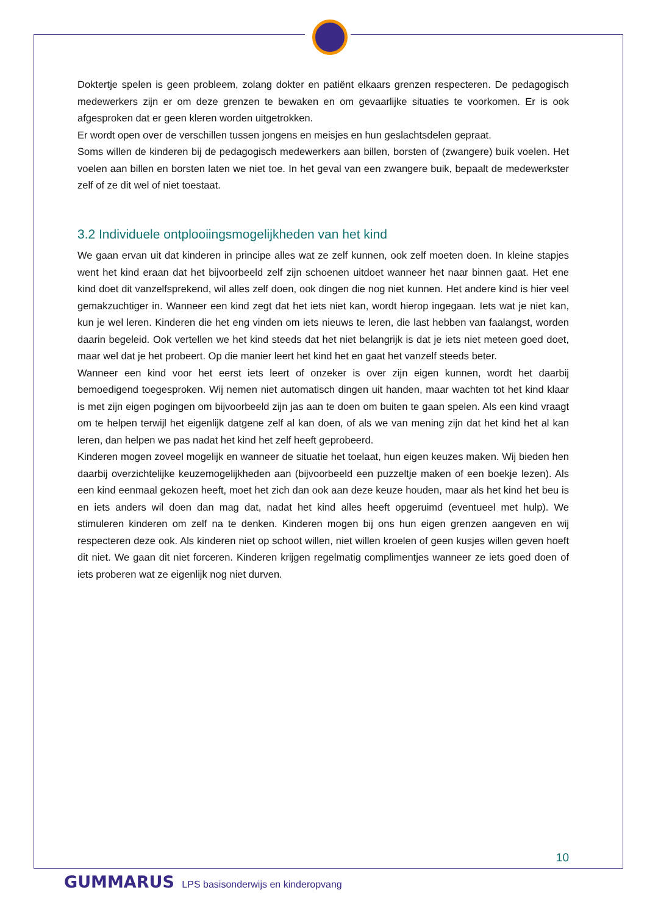Doktertje spelen is geen probleem, zolang dokter en patiënt elkaars grenzen respecteren. De pedagogisch medewerkers zijn er om deze grenzen te bewaken en om gevaarlijke situaties te voorkomen. Er is ook afgesproken dat er geen kleren worden uitgetrokken.
Er wordt open over de verschillen tussen jongens en meisjes en hun geslachtsdelen gepraat.
Soms willen de kinderen bij de pedagogisch medewerkers aan billen, borsten of (zwangere) buik voelen. Het voelen aan billen en borsten laten we niet toe. In het geval van een zwangere buik, bepaalt de medewerkster zelf of ze dit wel of niet toestaat.
3.2 Individuele ontplooiingsmogelijkheden van het kind
We gaan ervan uit dat kinderen in principe alles wat ze zelf kunnen, ook zelf moeten doen. In kleine stapjes went het kind eraan dat het bijvoorbeeld zelf zijn schoenen uitdoet wanneer het naar binnen gaat. Het ene kind doet dit vanzelfsprekend, wil alles zelf doen, ook dingen die nog niet kunnen. Het andere kind is hier veel gemakzuchtiger in. Wanneer een kind zegt dat het iets niet kan, wordt hierop ingegaan. Iets wat je niet kan, kun je wel leren. Kinderen die het eng vinden om iets nieuws te leren, die last hebben van faalangst, worden daarin begeleid. Ook vertellen we het kind steeds dat het niet belangrijk is dat je iets niet meteen goed doet, maar wel dat je het probeert. Op die manier leert het kind het en gaat het vanzelf steeds beter.
Wanneer een kind voor het eerst iets leert of onzeker is over zijn eigen kunnen, wordt het daarbij bemoedigend toegesproken. Wij nemen niet automatisch dingen uit handen, maar wachten tot het kind klaar is met zijn eigen pogingen om bijvoorbeeld zijn jas aan te doen om buiten te gaan spelen. Als een kind vraagt om te helpen terwijl het eigenlijk datgene zelf al kan doen, of als we van mening zijn dat het kind het al kan leren, dan helpen we pas nadat het kind het zelf heeft geprobeerd.
Kinderen mogen zoveel mogelijk en wanneer de situatie het toelaat, hun eigen keuzes maken. Wij bieden hen daarbij overzichtelijke keuzemogelijkheden aan (bijvoorbeeld een puzzeltje maken of een boekje lezen). Als een kind eenmaal gekozen heeft, moet het zich dan ook aan deze keuze houden, maar als het kind het beu is en iets anders wil doen dan mag dat, nadat het kind alles heeft opgeruimd (eventueel met hulp). We stimuleren kinderen om zelf na te denken. Kinderen mogen bij ons hun eigen grenzen aangeven en wij respecteren deze ook. Als kinderen niet op schoot willen, niet willen kroelen of geen kusjes willen geven hoeft dit niet. We gaan dit niet forceren. Kinderen krijgen regelmatig complimentjes wanneer ze iets goed doen of iets proberen wat ze eigenlijk nog niet durven.
10
GUMMARUS LPS basisonderwijs en kinderopvang